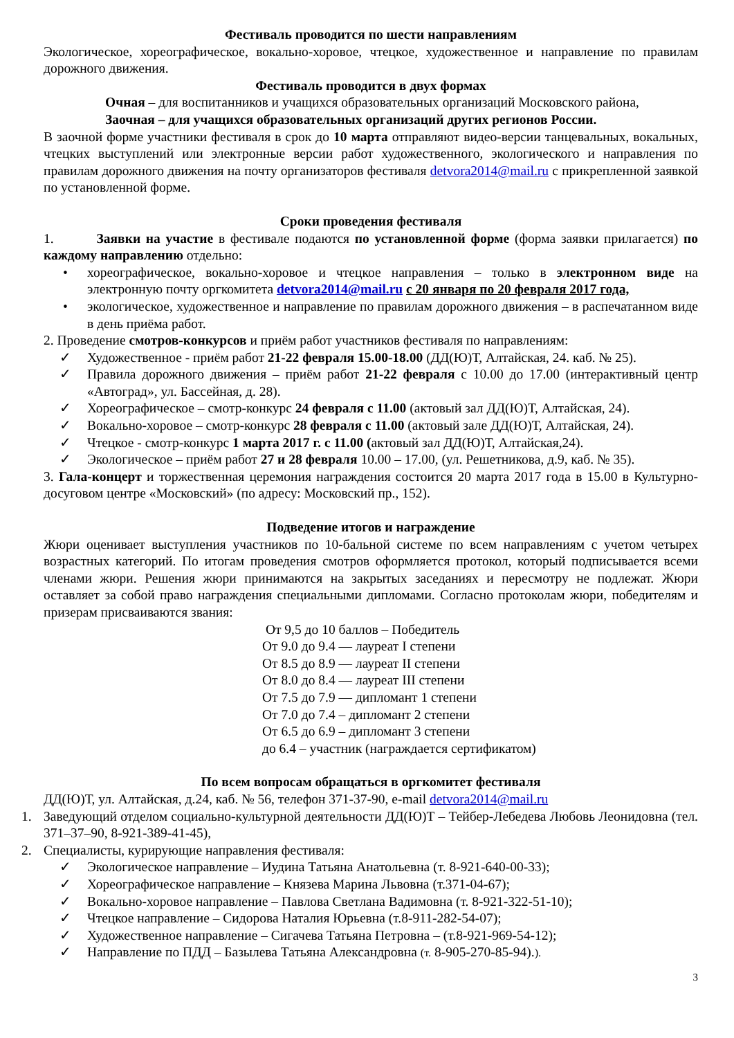Фестиваль проводится по шести направлениям
Экологическое, хореографическое, вокально-хоровое, чтецкое, художественное и направление по правилам дорожного движения.
Фестиваль проводится в двух формах
Очная – для воспитанников и учащихся образовательных организаций Московского района,
Заочная – для учащихся образовательных организаций других регионов России.
В заочной форме участники фестиваля в срок до 10 марта отправляют видео-версии танцевальных, вокальных, чтецких выступлений или электронные версии работ художественного, экологического и направления по правилам дорожного движения на почту организаторов фестиваля detvora2014@mail.ru с прикрепленной заявкой по установленной форме.
Сроки проведения фестиваля
1. Заявки на участие в фестивале подаются по установленной форме (форма заявки прилагается) по каждому направлению отдельно:
• хореографическое, вокально-хоровое и чтецкое направления – только в электронном виде на электронную почту оргкомитета detvora2014@mail.ru с 20 января по 20 февраля 2017 года,
• экологическое, художественное и направление по правилам дорожного движения – в распечатанном виде в день приёма работ.
2. Проведение смотров-конкурсов и приём работ участников фестиваля по направлениям:
✓ Художественное - приём работ 21-22 февраля 15.00-18.00 (ДД(Ю)Т, Алтайская, 24. каб. № 25).
✓ Правила дорожного движения – приём работ 21-22 февраля с 10.00 до 17.00 (интерактивный центр «Автоград», ул. Бассейная, д. 28).
✓ Хореографическое – смотр-конкурс 24 февраля с 11.00 (актовый зал ДД(Ю)Т, Алтайская, 24).
✓ Вокально-хоровое – смотр-конкурс 28 февраля с 11.00 (актовый зале ДД(Ю)Т, Алтайская, 24).
✓ Чтецкое - смотр-конкурс 1 марта 2017 г. с 11.00 (актовый зал ДД(Ю)Т, Алтайская,24).
✓ Экологическое – приём работ 27 и 28 февраля 10.00 – 17.00, (ул. Решетникова, д.9, каб. № 35).
3. Гала-концерт и торжественная церемония награждения состоится 20 марта 2017 года в 15.00 в Культурно-досуговом центре «Московский» (по адресу: Московский пр., 152).
Подведение итогов и награждение
Жюри оценивает выступления участников по 10-бальной системе по всем направлениям с учетом четырех возрастных категорий. По итогам проведения смотров оформляется протокол, который подписывается всеми членами жюри. Решения жюри принимаются на закрытых заседаниях и пересмотру не подлежат. Жюри оставляет за собой право награждения специальными дипломами. Согласно протоколам жюри, победителям и призерам присваиваются звания:
От 9,5 до 10 баллов – Победитель
От 9.0 до 9.4 — лауреат I степени
От 8.5 до 8.9 — лауреат II степени
От 8.0 до 8.4 — лауреат III степени
От 7.5 до 7.9 — дипломант 1 степени
От 7.0 до 7.4 – дипломант 2 степени
От 6.5 до 6.9 – дипломант 3 степени
до 6.4 – участник (награждается сертификатом)
По всем вопросам обращаться в оргкомитет фестиваля
ДД(Ю)Т, ул. Алтайская, д.24, каб. № 56, телефон 371-37-90, e-mail detvora2014@mail.ru
1. Заведующий отделом социально-культурной деятельности ДД(Ю)Т – Тейбер-Лебедева Любовь Леонидовна (тел. 371–37–90, 8-921-389-41-45),
2. Специалисты, курирующие направления фестиваля:
✓ Экологическое направление – Иудина Татьяна Анатольевна (т. 8-921-640-00-33);
✓ Хореографическое направление – Князева Марина Львовна (т.371-04-67);
✓ Вокально-хоровое направление – Павлова Светлана Вадимовна (т. 8-921-322-51-10);
✓ Чтецкое направление – Сидорова Наталия Юрьевна (т.8-911-282-54-07);
✓ Художественное направление – Сигачева Татьяна Петровна – (т.8-921-969-54-12);
✓ Направление по ПДД – Базылева Татьяна Александровна (т. 8-905-270-85-94).).
3